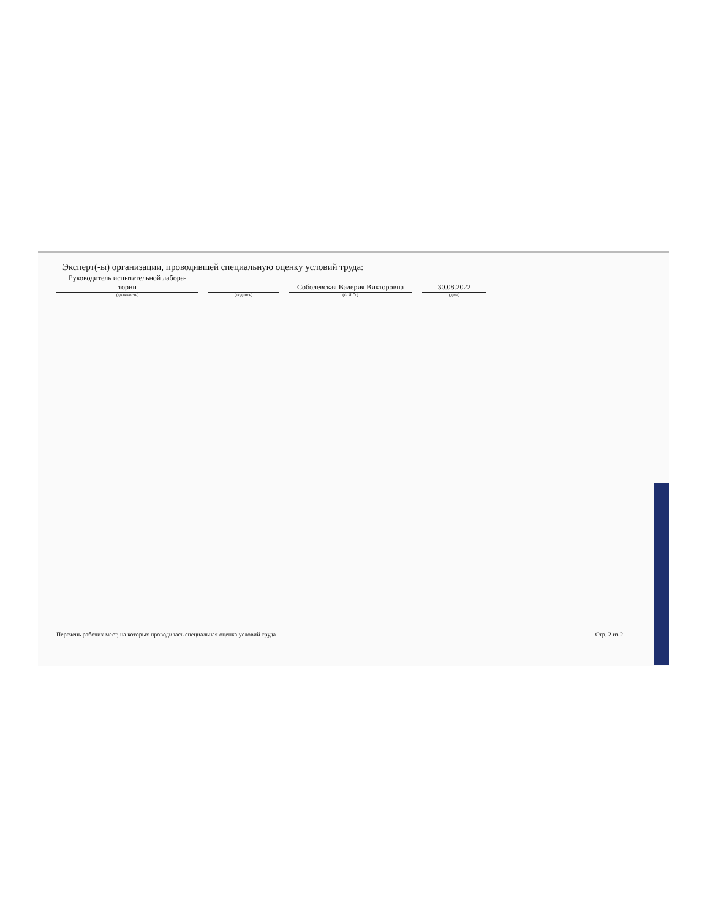Эксперт(-ы) организации, проводившей специальную оценку условий труда:
Руководитель испытательной лабора-
тории
(должность)
(подпись)
Соболевская Валерия Викторовна
(Ф.И.О.)
30.08.2022
(дата)
Перечень рабочих мест, на которых проводилась специальная оценка условий труда Стр. 2 из 2